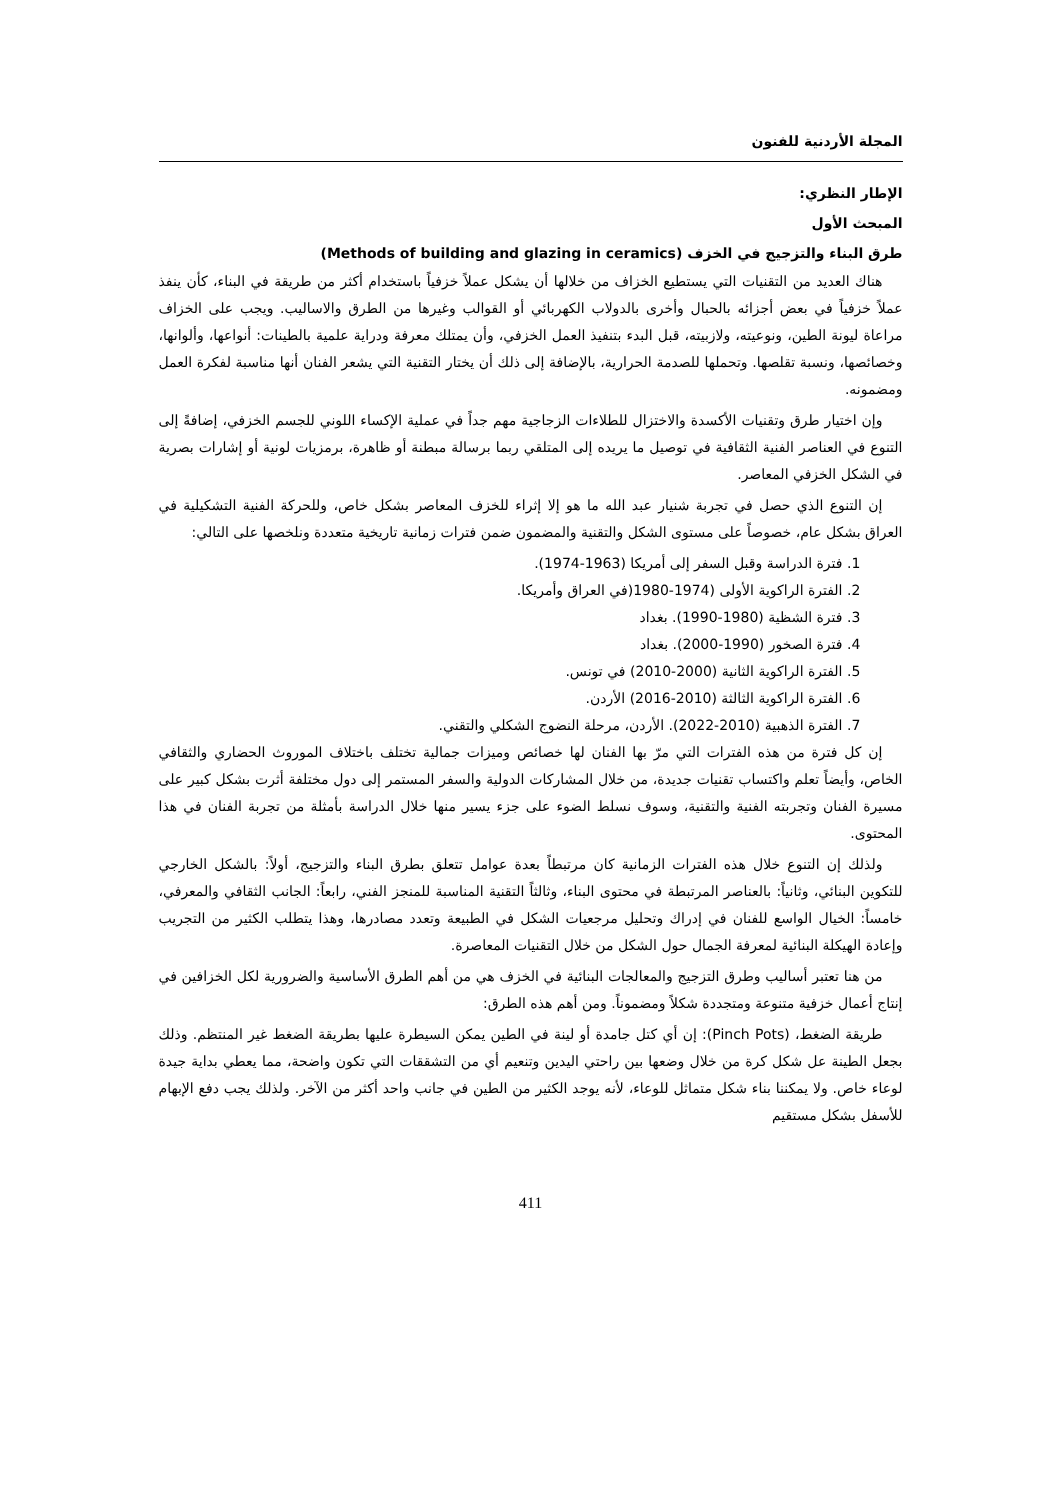المجلة الأردنية للفنون
الإطار النظري:
المبحث الأول
طرق البناء والتزجيج في الخزف (Methods of building and glazing in ceramics)
هناك العديد من التقنيات التي يستطيع الخزاف من خلالها أن يشكل عملاً خزفياً باستخدام أكثر من طريقة في البناء، كأن ينفذ عملاً خزفياً في بعض أجزائه بالحبال وأخرى بالدولاب الكهربائي أو القوالب وغيرها من الطرق والاساليب. ويجب على الخزاف مراعاة ليونة الطين، ونوعيته، ولازبيته، قبل البدء بتنفيذ العمل الخزفي، وأن يمتلك معرفة ودراية علمية بالطينات: أنواعها، وألوانها، وخصائصها، ونسبة تقلصها. وتحملها للصدمة الحرارية، بالإضافة إلى ذلك أن يختار التقنية التي يشعر الفنان أنها مناسبة لفكرة العمل ومضمونه.
وإن اختيار طرق وتقنيات الأكسدة والاختزال للطلاءات الزجاجية مهم جداً في عملية الإكساء اللوني للجسم الخزفي، إضافةً إلى التنوع في العناصر الفنية الثقافية في توصيل ما يريده إلى المتلقي ربما برسالة مبطنة أو ظاهرة، برمزيات لونية أو إشارات بصرية في الشكل الخزفي المعاصر.
إن التنوع الذي حصل في تجربة شنيار عبد الله ما هو إلا إثراء للخزف المعاصر بشكل خاص، وللحركة الفنية التشكيلية في العراق بشكل عام، خصوصاً على مستوى الشكل والتقنية والمضمون ضمن فترات زمانية تاريخية متعددة ونلخصها على التالي:
1. فترة الدراسة وقبل السفر إلى أمريكا (1963-1974).
2. الفترة الراكوية الأولى (1974-1980(في العراق وأمريكا.
3. فترة الشظية (1980-1990). بغداد
4. فترة الصخور (1990-2000). بغداد
5. الفترة الراكوية الثانية (2000-2010) في تونس.
6. الفترة الراكوية الثالثة (2010-2016) الأردن.
7. الفترة الذهبية (2010-2022). الأردن، مرحلة النضوج الشكلي والتقني.
إن كل فترة من هذه الفترات التي مرّ بها الفنان لها خصائص وميزات جمالية تختلف باختلاف الموروث الحضاري والثقافي الخاص، وأيضاً تعلم واكتساب تقنيات جديدة، من خلال المشاركات الدولية والسفر المستمر إلى دول مختلفة أثرت بشكل كبير على مسيرة الفنان وتجربته الفنية والتقنية، وسوف نسلط الضوء على جزء يسير منها خلال الدراسة بأمثلة من تجربة الفنان في هذا المحتوى.
ولذلك إن التنوع خلال هذه الفترات الزمانية كان مرتبطاً بعدة عوامل تتعلق بطرق البناء والتزجيج، أولاً: بالشكل الخارجي للتكوين البنائي، وثانياً: بالعناصر المرتبطة في محتوى البناء، وثالثاً التقنية المناسبة للمنجز الفني، رابعاً: الجانب الثقافي والمعرفي، خامساً: الخيال الواسع للفنان في إدراك وتحليل مرجعيات الشكل في الطبيعة وتعدد مصادرها، وهذا يتطلب الكثير من التجريب وإعادة الهيكلة البنائية لمعرفة الجمال حول الشكل من خلال التقنيات المعاصرة.
من هنا تعتبر أساليب وطرق التزجيج والمعالجات البنائية في الخزف هي من أهم الطرق الأساسية والضرورية لكل الخزافين في إنتاج أعمال خزفية متنوعة ومتجددة شكلاً ومضموناً. ومن أهم هذه الطرق:
طريقة الضغط، (Pinch Pots): إن أي كتل جامدة أو لينة في الطين يمكن السيطرة عليها بطريقة الضغط غير المنتظم. وذلك بجعل الطينة عل شكل كرة من خلال وضعها بين راحتي اليدين وتنعيم أي من التشققات التي تكون واضحة، مما يعطي بداية جيدة لوعاء خاص. ولا يمكننا بناء شكل متماثل للوعاء، لأنه يوجد الكثير من الطين في جانب واحد أكثر من الآخر. ولذلك يجب دفع الإبهام للأسفل بشكل مستقيم
411